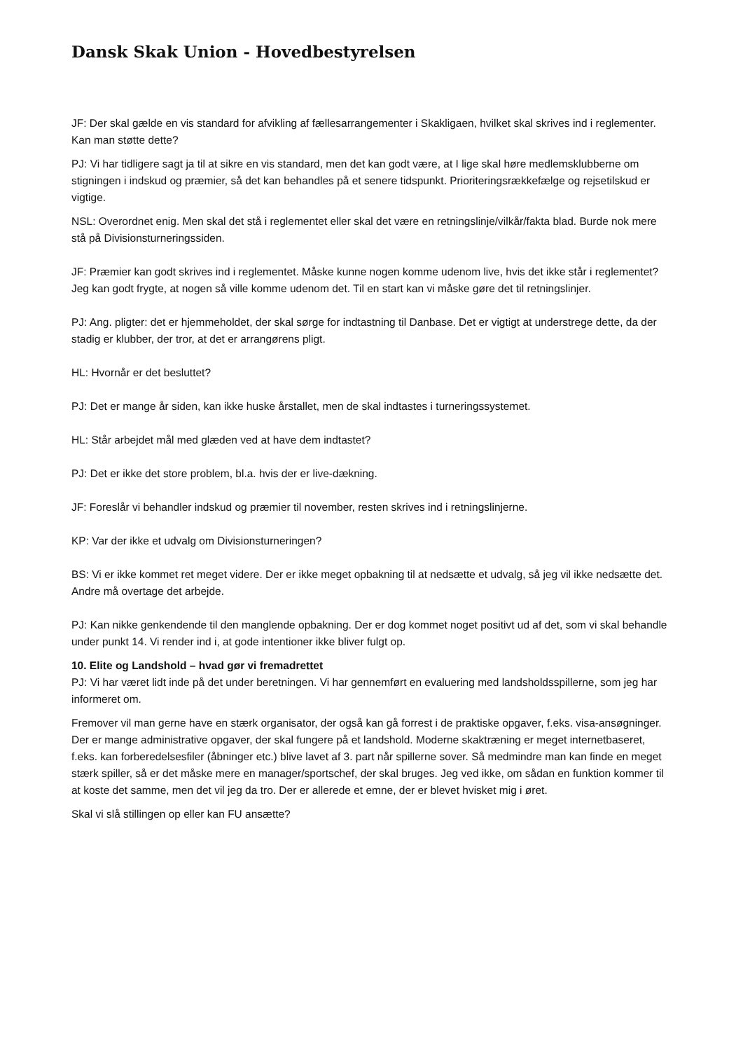Dansk Skak Union - Hovedbestyrelsen
JF: Der skal gælde en vis standard for afvikling af fællesarrangementer i Skakligaen, hvilket skal skrives ind i reglementer. Kan man støtte dette?
PJ: Vi har tidligere sagt ja til at sikre en vis standard, men det kan godt være, at I lige skal høre medlemsklubberne om stigningen i indskud og præmier, så det kan behandles på et senere tidspunkt. Prioriteringsrækkefælge og rejsetilskud er vigtige.
NSL: Overordnet enig. Men skal det stå i reglementet eller skal det være en retningslinje/vilkår/fakta blad. Burde nok mere stå på Divisionsturneringssiden.
JF: Præmier kan godt skrives ind i reglementet. Måske kunne nogen komme udenom live, hvis det ikke står i reglementet? Jeg kan godt frygte, at nogen så ville komme udenom det. Til en start kan vi måske gøre det til retningslinjer.
PJ: Ang. pligter: det er hjemmeholdet, der skal sørge for indtastning til Danbase. Det er vigtigt at understrege dette, da der stadig er klubber, der tror, at det er arrangørens pligt.
HL: Hvornår er det besluttet?
PJ: Det er mange år siden, kan ikke huske årstallet, men de skal indtastes i turneringssystemet.
HL: Står arbejdet mål med glæden ved at have dem indtastet?
PJ: Det er ikke det store problem, bl.a. hvis der er live-dækning.
JF: Foreslår vi behandler indskud og præmier til november, resten skrives ind i retningslinjerne.
KP: Var der ikke et udvalg om Divisionsturneringen?
BS: Vi er ikke kommet ret meget videre. Der er ikke meget opbakning til at nedsætte et udvalg, så jeg vil ikke nedsætte det. Andre må overtage det arbejde.
PJ: Kan nikke genkendende til den manglende opbakning. Der er dog kommet noget positivt ud af det, som vi skal behandle under punkt 14. Vi render ind i, at gode intentioner ikke bliver fulgt op.
10. Elite og Landshold – hvad gør vi fremadrettet
PJ: Vi har været lidt inde på det under beretningen. Vi har gennemført en evaluering med landsholdsspillerne, som jeg har informeret om.
Fremover vil man gerne have en stærk organisator, der også kan gå forrest i de praktiske opgaver, f.eks. visa-ansøgninger. Der er mange administrative opgaver, der skal fungere på et landshold. Moderne skaktræning er meget internetbaseret, f.eks. kan forberedelsesfiler (åbninger etc.) blive lavet af 3. part når spillerne sover. Så medmindre man kan finde en meget stærk spiller, så er det måske mere en manager/sportschef, der skal bruges. Jeg ved ikke, om sådan en funktion kommer til at koste det samme, men det vil jeg da tro. Der er allerede et emne, der er blevet hvisket mig i øret.
Skal vi slå stillingen op eller kan FU ansætte?